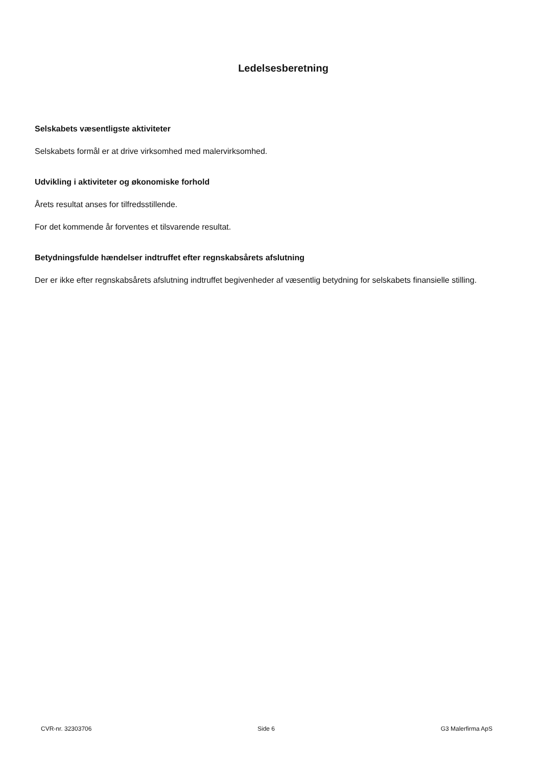Ledelsesberetning
Selskabets væsentligste aktiviteter
Selskabets formål er at drive virksomhed med malervirksomhed.
Udvikling i aktiviteter og økonomiske forhold
Årets resultat anses for tilfredsstillende.
For det kommende år forventes et tilsvarende resultat.
Betydningsfulde hændelser indtruffet efter regnskabsårets afslutning
Der er ikke efter regnskabsårets afslutning indtruffet begivenheder af væsentlig betydning for selskabets finansielle stilling.
CVR-nr. 32303706 Side 6 G3 Malerfirma ApS